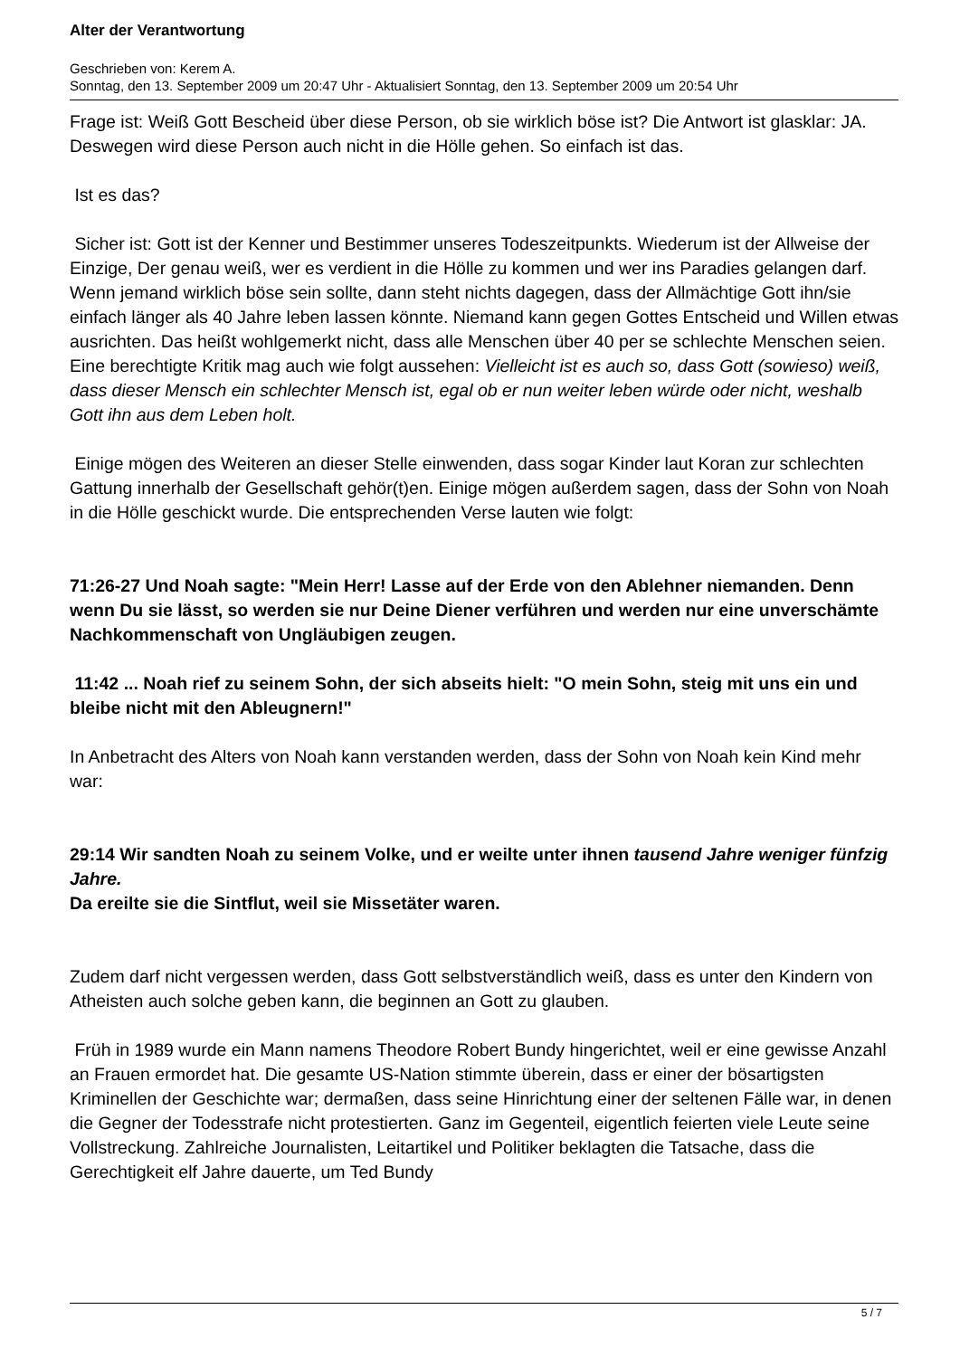Alter der Verantwortung
Geschrieben von: Kerem A.
Sonntag, den 13. September 2009 um 20:47 Uhr - Aktualisiert Sonntag, den 13. September 2009 um 20:54 Uhr
Frage ist: Weiß Gott Bescheid über diese Person, ob sie wirklich böse ist? Die Antwort ist glasklar: JA. Deswegen wird diese Person auch nicht in die Hölle gehen. So einfach ist das.
Ist es das?
Sicher ist: Gott ist der Kenner und Bestimmer unseres Todeszeitpunkts. Wiederum ist der Allweise der Einzige, Der genau weiß, wer es verdient in die Hölle zu kommen und wer ins Paradies gelangen darf. Wenn jemand wirklich böse sein sollte, dann steht nichts dagegen, dass der Allmächtige Gott ihn/sie einfach länger als 40 Jahre leben lassen könnte. Niemand kann gegen Gottes Entscheid und Willen etwas ausrichten. Das heißt wohlgemerkt nicht, dass alle Menschen über 40 per se schlechte Menschen seien. Eine berechtigte Kritik mag auch wie folgt aussehen: Vielleicht ist es auch so, dass Gott (sowieso) weiß, dass dieser Mensch ein schlechter Mensch ist, egal ob er nun weiter leben würde oder nicht, weshalb Gott ihn aus dem Leben holt.
Einige mögen des Weiteren an dieser Stelle einwenden, dass sogar Kinder laut Koran zur schlechten Gattung innerhalb der Gesellschaft gehör(t)en. Einige mögen außerdem sagen, dass der Sohn von Noah in die Hölle geschickt wurde. Die entsprechenden Verse lauten wie folgt:
71:26-27 Und Noah sagte: "Mein Herr! Lasse auf der Erde von den Ablehner niemanden. Denn wenn Du sie lässt, so werden sie nur Deine Diener verführen und werden nur eine unverschämte Nachkommenschaft von Ungläubigen zeugen.
11:42 ... Noah rief zu seinem Sohn, der sich abseits hielt: "O mein Sohn, steig mit uns ein und bleibe nicht mit den Ableugnern!"
In Anbetracht des Alters von Noah kann verstanden werden, dass der Sohn von Noah kein Kind mehr war:
29:14 Wir sandten Noah zu seinem Volke, und er weilte unter ihnen tausend Jahre weniger fünfzig Jahre.
Da ereilte sie die Sintflut, weil sie Missetäter waren.
Zudem darf nicht vergessen werden, dass Gott selbstverständlich weiß, dass es unter den Kindern von Atheisten auch solche geben kann, die beginnen an Gott zu glauben.
Früh in 1989 wurde ein Mann namens Theodore Robert Bundy hingerichtet, weil er eine gewisse Anzahl an Frauen ermordet hat. Die gesamte US-Nation stimmte überein, dass er einer der bösartigsten Kriminellen der Geschichte war; dermaßen, dass seine Hinrichtung einer der seltenen Fälle war, in denen die Gegner der Todesstrafe nicht protestierten. Ganz im Gegenteil, eigentlich feierten viele Leute seine Vollstreckung. Zahlreiche Journalisten, Leitartikel und Politiker beklagten die Tatsache, dass die Gerechtigkeit elf Jahre dauerte, um Ted Bundy
5 / 7